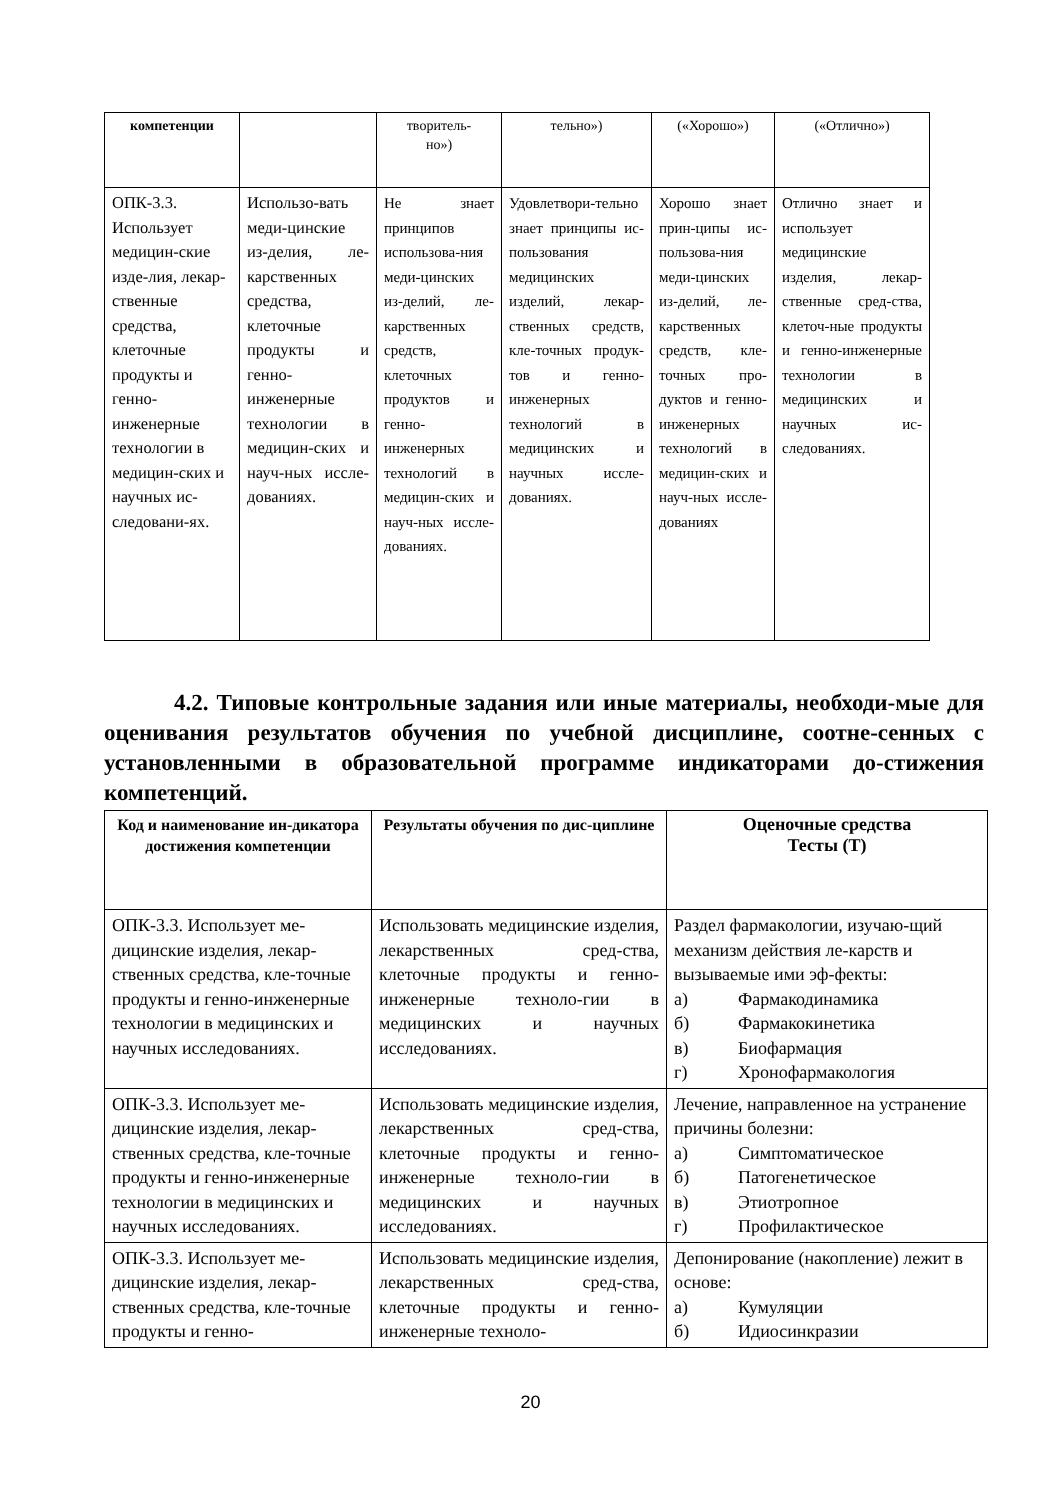| компетенции | | творитель- но») | тельно») | («Хорошо») | («Отлично») |
| --- | --- | --- | --- | --- | --- |
| ОПК-3.3. Использует медицин-ские изде-лия, лекар-ственные средства, клеточные продукты и генно-инженерные технологии в медицин-ских и научных ис-следовани-ях. | Использо-вать меди-цинские из-делия, ле-карственных средства, клеточные продукты и генно-инженерные технологии в медицин-ских и науч-ных иссле-дованиях. | Не знает принципов использова-ния меди-цинских из-делий, ле-карственных средств, клеточных продуктов и генно-инженерных технологий в медицин-ских и науч-ных иссле-дованиях. | Удовлетвори-тельно знает принципы ис-пользования медицинских изделий, лекар-ственных средств, кле-точных продук-тов и генно-инженерных технологий в медицинских и научных иссле-дованиях. | Хорошо знает прин-ципы ис-пользова-ния меди-цинских из-делий, ле-карственных средств, кле-точных про-дуктов и генно-инженерных технологий в медицин-ских и науч-ных иссле-дованиях | Отлично знает и использует медицинские изделия, лекар-ственные сред-ства, клеточ-ные продукты и генно-инженерные технологии в медицинских и научных ис-следованиях. |
4.2. Типовые контрольные задания или иные материалы, необходи-мые для оценивания результатов обучения по учебной дисциплине, соотне-сенных с установленными в образовательной программе индикаторами до-стижения компетенций.
| Код и наименование ин-дикатора достижения компетенции | Результаты обучения по дис-циплине | Оценочные средства Тесты (Т) |
| --- | --- | --- |
| ОПК-3.3. Использует ме-дицинские изделия, лекар-ственных средства, кле-точные продукты и генно-инженерные технологии в медицинских и научных исследованиях. | Использовать медицинские изделия, лекарственных сред-ства, клеточные продукты и генно-инженерные техноло-гии в медицинских и научных исследованиях. | Раздел фармакологии, изучаю-щий механизм действия ле-карств и вызываемые ими эф-фекты: а) Фармакодинамика б) Фармакокинетика в) Биофармация г) Хронофармакология |
| ОПК-3.3. Использует ме-дицинские изделия, лекар-ственных средства, кле-точные продукты и генно-инженерные технологии в медицинских и научных исследованиях. | Использовать медицинские изделия, лекарственных сред-ства, клеточные продукты и генно-инженерные техноло-гии в медицинских и научных исследованиях. | Лечение, направленное на устранение причины болезни: а) Симптоматическое б) Патогенетическое в) Этиотропное г) Профилактическое |
| ОПК-3.3. Использует ме-дицинские изделия, лекар-ственных средства, кле-точные продукты и генно- | Использовать медицинские изделия, лекарственных сред-ства, клеточные продукты и генно-инженерные техноло- | Депонирование (накопление) лежит в основе: а) Кумуляции б) Идиосинкразии |
20